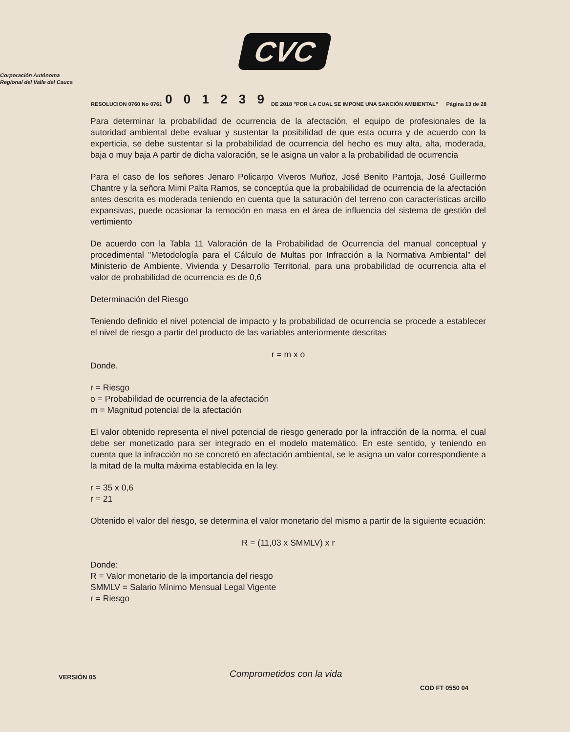CVC
Corporación Autónoma
Regional del Valle del Cauca
RESOLUCION 0760 No 0761 0 0 1 2 3 9 DE 2018 "POR LA CUAL SE IMPONE UNA SANCIÓN AMBIENTAL" Página 13 de 28
Para determinar la probabilidad de ocurrencia de la afectación, el equipo de profesionales de la autoridad ambiental debe evaluar y sustentar la posibilidad de que esta ocurra y de acuerdo con la experticia, se debe sustentar si la probabilidad de ocurrencia del hecho es muy alta, alta, moderada, baja o muy baja A partir de dicha valoración, se le asigna un valor a la probabilidad de ocurrencia
Para el caso de los señores Jenaro Policarpo Viveros Muñoz, José Benito Pantoja, José Guillermo Chantre y la señora Mimi Palta Ramos, se conceptúa que la probabilidad de ocurrencia de la afectación antes descrita es moderada teniendo en cuenta que la saturación del terreno con características arcillo expansivas, puede ocasionar la remoción en masa en el área de influencia del sistema de gestión del vertimiento
De acuerdo con la Tabla 11 Valoración de la Probabilidad de Ocurrencia del manual conceptual y procedimental "Metodología para el Cálculo de Multas por Infracción a la Normativa Ambiental" del Ministerio de Ambiente, Vivienda y Desarrollo Territorial, para una probabilidad de ocurrencia alta el valor de probabilidad de ocurrencia es de 0,6
Determinación del Riesgo
Teniendo definido el nivel potencial de impacto y la probabilidad de ocurrencia se procede a establecer el nivel de riesgo a partir del producto de las variables anteriormente descritas
r = m x o
Donde.
r = Riesgo
o = Probabilidad de ocurrencia de la afectación
m = Magnitud potencial de la afectación
El valor obtenido representa el nivel potencial de riesgo generado por la infracción de la norma, el cual debe ser monetizado para ser integrado en el modelo matemático. En este sentido, y teniendo en cuenta que la infracción no se concretó en afectación ambiental, se le asigna un valor correspondiente a la mitad de la multa máxima establecida en la ley.
r = 35 x 0,6
r = 21
Obtenido el valor del riesgo, se determina el valor monetario del mismo a partir de la siguiente ecuación:
R = (11,03 x SMMLV) x r
Donde:
R = Valor monetario de la importancia del riesgo
SMMLV = Salario Mínimo Mensual Legal Vigente
r = Riesgo
VERSIÓN 05 Comprometidos con la vida
COD FT 0550 04